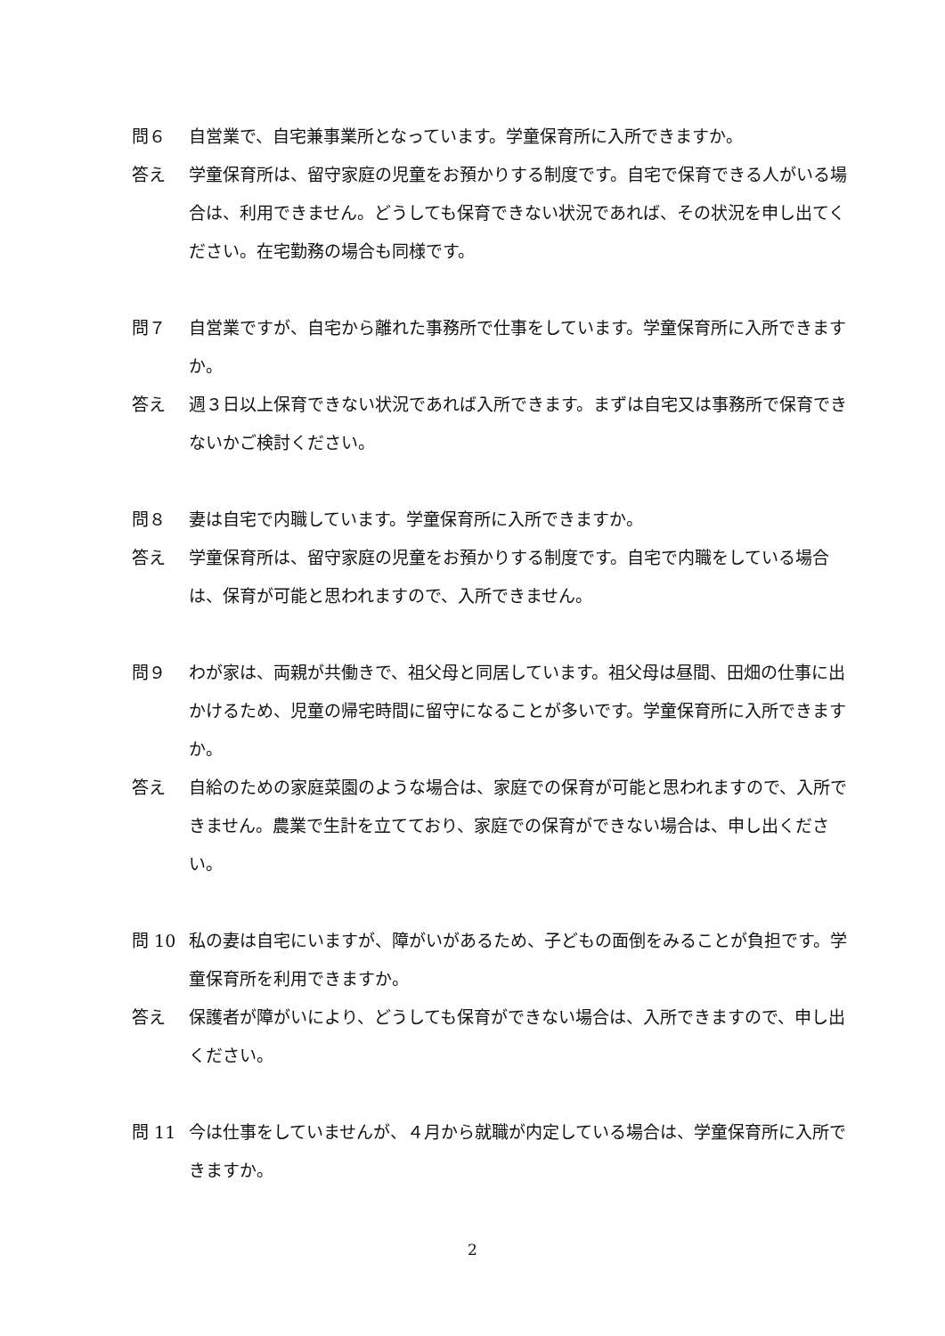問６ 自営業で、自宅兼事業所となっています。学童保育所に入所できますか。
答え 学童保育所は、留守家庭の児童をお預かりする制度です。自宅で保育できる人がいる場合は、利用できません。どうしても保育できない状況であれば、その状況を申し出てください。在宅勤務の場合も同様です。
問７ 自営業ですが、自宅から離れた事務所で仕事をしています。学童保育所に入所できますか。
答え 週３日以上保育できない状況であれば入所できます。まずは自宅又は事務所で保育できないかご検討ください。
問８ 妻は自宅で内職しています。学童保育所に入所できますか。
答え 学童保育所は、留守家庭の児童をお預かりする制度です。自宅で内職をしている場合は、保育が可能と思われますので、入所できません。
問９ わが家は、両親が共働きで、祖父母と同居しています。祖父母は昼間、田畑の仕事に出かけるため、児童の帰宅時間に留守になることが多いです。学童保育所に入所できますか。
答え 自給のための家庭菜園のような場合は、家庭での保育が可能と思われますので、入所できません。農業で生計を立てており、家庭での保育ができない場合は、申し出ください。
問 10 私の妻は自宅にいますが、障がいがあるため、子どもの面倒をみることが負担です。学童保育所を利用できますか。
答え 保護者が障がいにより、どうしても保育ができない場合は、入所できますので、申し出ください。
問 11 今は仕事をしていませんが、４月から就職が内定している場合は、学童保育所に入所できますか。
2